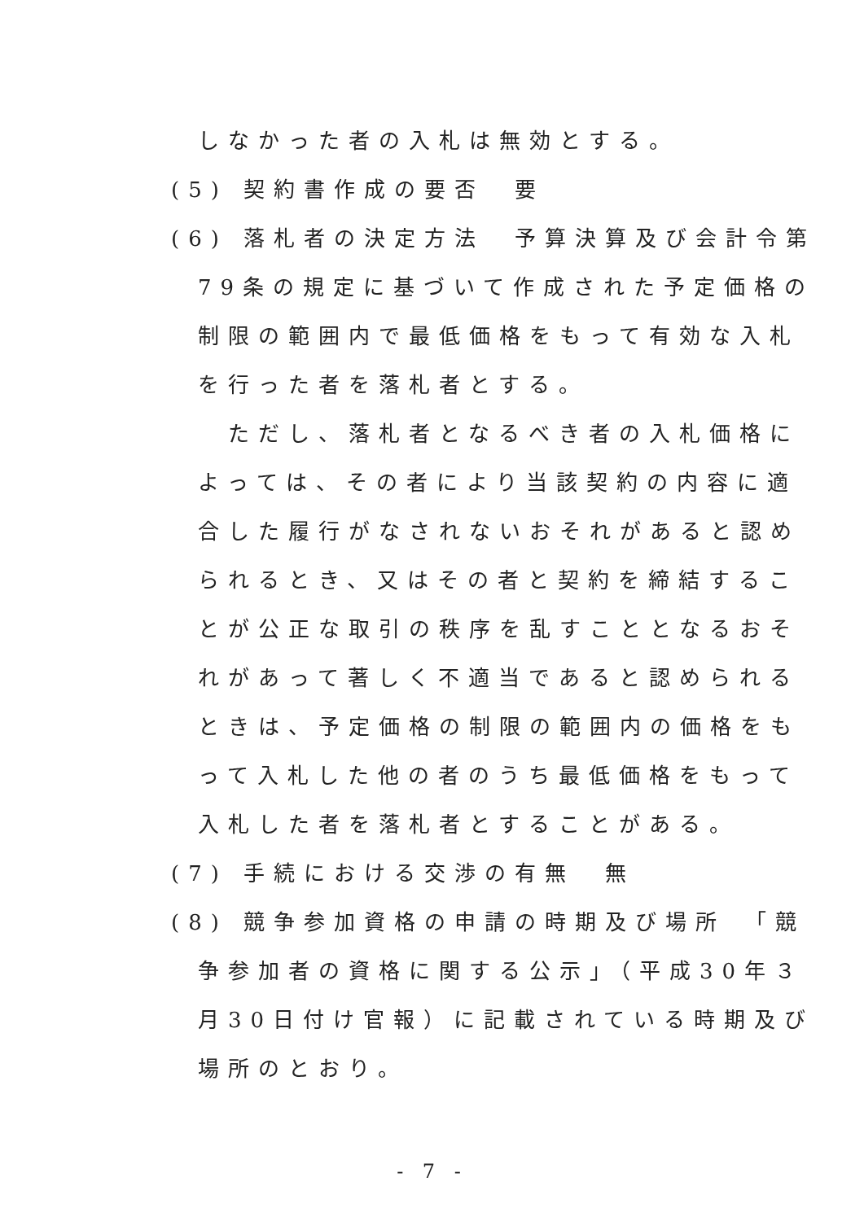しなかった者の入札は無効とする。
(5) 契約書作成の要否　要
(6) 落札者の決定方法　予算決算及び会計令第
79条の規定に基づいて作成された予定価格の
制限の範囲内で最低価格をもって有効な入札
を行った者を落札者とする。
　ただし、落札者となるべき者の入札価格に
よっては、その者により当該契約の内容に適
合した履行がなされないおそれがあると認め
られるとき、又はその者と契約を締結するこ
とが公正な取引の秩序を乱すこととなるおそ
れがあって著しく不適当であると認められる
ときは、予定価格の制限の範囲内の価格をも
って入札した他の者のうち最低価格をもって
入札した者を落札者とすることがある。
(7) 手続における交渉の有無　無
(8) 競争参加資格の申請の時期及び場所　「競
争参加者の資格に関する公示」（平成30年３
月30日付け官報）に記載されている時期及び
場所のとおり。
- 7 -